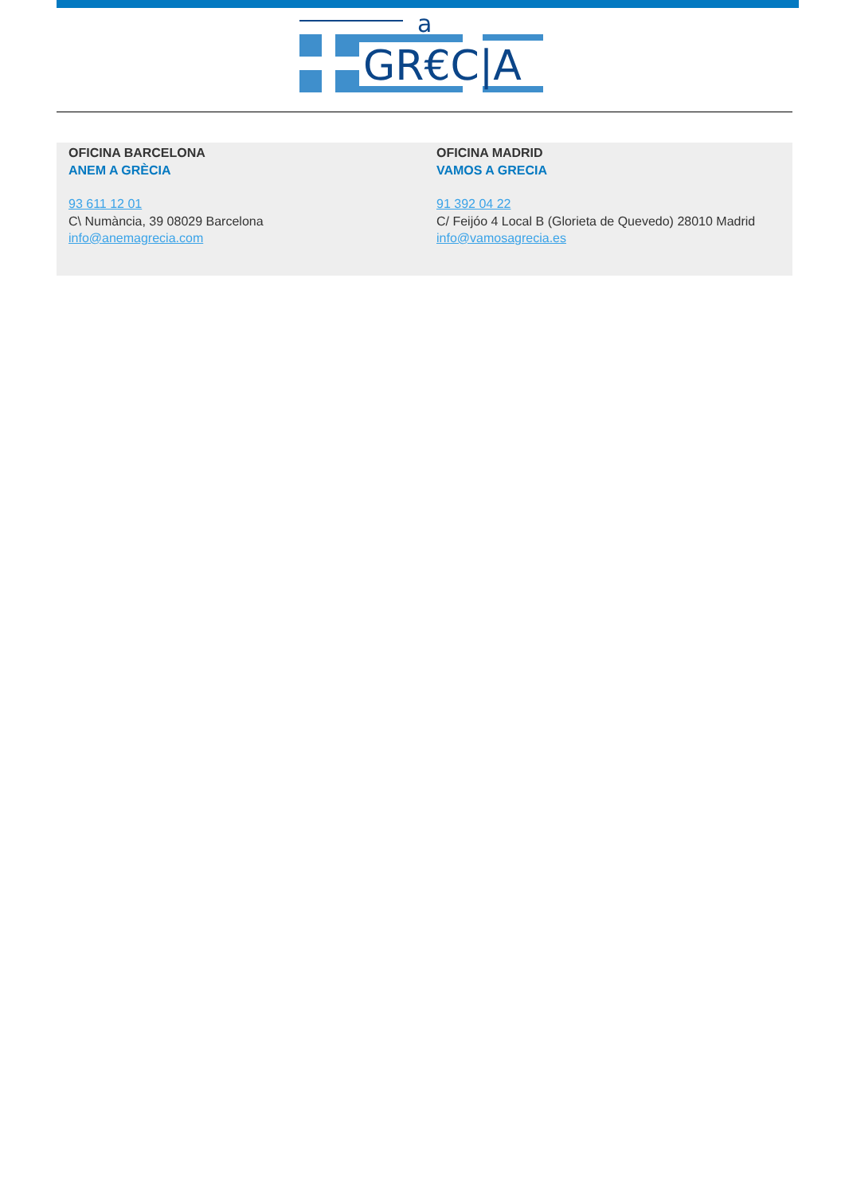a
GR€C|A
OFICINA BARCELONA
ANEM A GRÈCIA
93 611 12 01
C\ Numància, 39 08029 Barcelona
info@anemagrecia.com
OFICINA MADRID
VAMOS A GRECIA
91 392 04 22
C/ Feijóo 4 Local B (Glorieta de Quevedo) 28010 Madrid
info@vamosagrecia.es